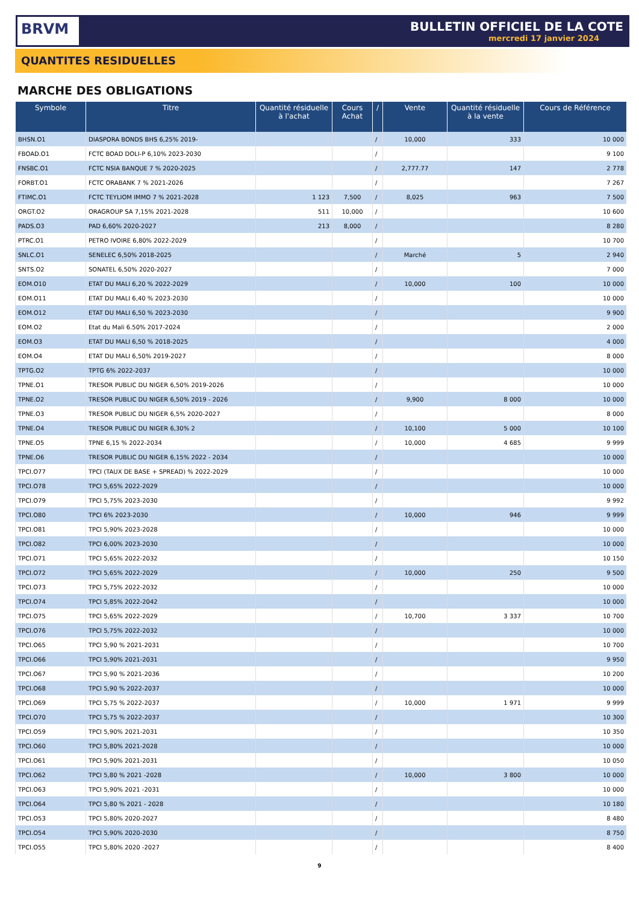BRVM
BULLETIN OFFICIEL DE LA COTE
mercredi 17 janvier 2024
QUANTITES RESIDUELLES
MARCHE DES OBLIGATIONS
| Symbole | Titre | Quantité résiduelle à l'achat | Cours Achat | / | Vente | Quantité résiduelle à la vente | Cours de Référence |
| --- | --- | --- | --- | --- | --- | --- | --- |
| BHSN.O1 | DIASPORA BONDS BHS 6,25% 2019- | | | / | 10,000 | 333 | 10 000 |
| FBOAD.O1 | FCTC BOAD DOLI-P 6,10% 2023-2030 | | | / | | | 9 100 |
| FNSBC.O1 | FCTC NSIA BANQUE 7 % 2020-2025 | | | / | 2,777.77 | 147 | 2 778 |
| FORBT.O1 | FCTC ORABANK 7 % 2021-2026 | | | / | | | 7 267 |
| FTIMC.O1 | FCTC TEYLIOM IMMO 7 % 2021-2028 | 1 123 | 7,500 | / | 8,025 | 963 | 7 500 |
| ORGT.O2 | ORAGROUP SA 7,15% 2021-2028 | 511 | 10,000 | / | | | 10 600 |
| PADS.O3 | PAD 6,60% 2020-2027 | 213 | 8,000 | / | | | 8 280 |
| PTRC.O1 | PETRO IVOIRE 6,80% 2022-2029 | | | / | | | 10 700 |
| SNLC.O1 | SENELEC 6,50% 2018-2025 | | | / | Marché | 5 | 2 940 |
| SNTS.O2 | SONATEL 6,50% 2020-2027 | | | / | | | 7 000 |
| EOM.O10 | ETAT DU MALI 6,20 % 2022-2029 | | | / | 10,000 | 100 | 10 000 |
| EOM.O11 | ETAT DU MALI 6,40 % 2023-2030 | | | / | | | 10 000 |
| EOM.O12 | ETAT DU MALI 6,50 % 2023-2030 | | | / | | | 9 900 |
| EOM.O2 | Etat du Mali 6.50% 2017-2024 | | | / | | | 2 000 |
| EOM.O3 | ETAT DU MALI 6,50 % 2018-2025 | | | / | | | 4 000 |
| EOM.O4 | ETAT DU MALI 6,50% 2019-2027 | | | / | | | 8 000 |
| TPTG.O2 | TPTG 6% 2022-2037 | | | / | | | 10 000 |
| TPNE.O1 | TRESOR PUBLIC DU NIGER 6,50% 2019-2026 | | | / | | | 10 000 |
| TPNE.O2 | TRESOR PUBLIC DU NIGER 6,50% 2019 - 2026 | | | / | 9,900 | 8 000 | 10 000 |
| TPNE.O3 | TRESOR PUBLIC DU NIGER 6,5% 2020-2027 | | | / | | | 8 000 |
| TPNE.O4 | TRESOR PUBLIC DU NIGER 6,30% 2 | | | / | 10,100 | 5 000 | 10 100 |
| TPNE.O5 | TPNE 6,15 % 2022-2034 | | | / | 10,000 | 4 685 | 9 999 |
| TPNE.O6 | TRESOR PUBLIC DU NIGER 6,15% 2022 - 2034 | | | / | | | 10 000 |
| TPCI.O77 | TPCI (TAUX DE BASE + SPREAD) % 2022-2029 | | | / | | | 10 000 |
| TPCI.O78 | TPCI 5,65% 2022-2029 | | | / | | | 10 000 |
| TPCI.O79 | TPCI 5,75% 2023-2030 | | | / | | | 9 992 |
| TPCI.O80 | TPCI 6% 2023-2030 | | | / | 10,000 | 946 | 9 999 |
| TPCI.O81 | TPCI 5,90% 2023-2028 | | | / | | | 10 000 |
| TPCI.O82 | TPCI 6,00% 2023-2030 | | | / | | | 10 000 |
| TPCI.O71 | TPCI 5,65% 2022-2032 | | | / | | | 10 150 |
| TPCI.O72 | TPCI 5,65% 2022-2029 | | | / | 10,000 | 250 | 9 500 |
| TPCI.O73 | TPCI 5,75% 2022-2032 | | | / | | | 10 000 |
| TPCI.O74 | TPCI 5,85% 2022-2042 | | | / | | | 10 000 |
| TPCI.O75 | TPCI 5,65% 2022-2029 | | | / | 10,700 | 3 337 | 10 700 |
| TPCI.O76 | TPCI 5,75% 2022-2032 | | | / | | | 10 000 |
| TPCI.O65 | TPCI 5,90 % 2021-2031 | | | / | | | 10 700 |
| TPCI.O66 | TPCI 5,90% 2021-2031 | | | / | | | 9 950 |
| TPCI.O67 | TPCI 5,90 % 2021-2036 | | | / | | | 10 200 |
| TPCI.O68 | TPCI 5,90 % 2022-2037 | | | / | | | 10 000 |
| TPCI.O69 | TPCI 5,75 % 2022-2037 | | | / | 10,000 | 1 971 | 9 999 |
| TPCI.O70 | TPCI 5,75 % 2022-2037 | | | / | | | 10 300 |
| TPCI.O59 | TPCI 5,90% 2021-2031 | | | / | | | 10 350 |
| TPCI.O60 | TPCI 5,80% 2021-2028 | | | / | | | 10 000 |
| TPCI.O61 | TPCI 5,90% 2021-2031 | | | / | | | 10 050 |
| TPCI.O62 | TPCI 5,80 % 2021 -2028 | | | / | 10,000 | 3 800 | 10 000 |
| TPCI.O63 | TPCI 5,90% 2021 -2031 | | | / | | | 10 000 |
| TPCI.O64 | TPCI 5,80 % 2021 - 2028 | | | / | | | 10 180 |
| TPCI.O53 | TPCI 5,80% 2020-2027 | | | / | | | 8 480 |
| TPCI.O54 | TPCI 5,90% 2020-2030 | | | / | | | 8 750 |
| TPCI.O55 | TPCI 5,80% 2020 -2027 | | | / | | | 8 400 |
9